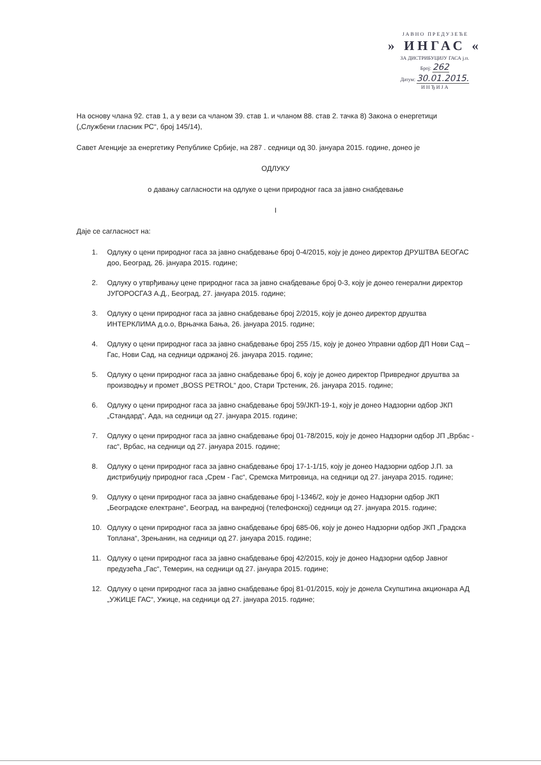Ј А В Н О П Р Е Д У З Е Ћ Е
» ИНГАС «
ЗА ДИСТРИБУЦИЈУ ГАСА j.п.
Број: 262
Датум: 30.01.2015.
И Н Ђ И Ј А
На основу члана 92. став 1, а у вези са чланом 39. став 1. и чланом 88. став 2. тачка 8) Закона о енергетици („Службени гласник РС“, број 145/14),
Савет Агенције за енергетику Републике Србије, на 287 . седници од 30. јануара 2015. године, донео је
ОДЛУКУ
о давању сагласности на одлуке о цени природног гаса за јавно снабдевање
I
Даје се сагласност на:
1. Одлуку о цени природног гаса за јавно снабдевање број 0-4/2015, коју је донео директор ДРУШТВА БЕОГАС доо, Београд, 26. јануара 2015. године;
2. Одлуку о утврђивању цене природног гаса за јавно снабдевање број 0-3, коју је донео генерални директор ЈУГОРОСГАЗ А.Д., Београд, 27. јануара 2015. године;
3. Одлуку о цени природног гаса за јавно снабдевање број 2/2015, коју је донео директор друштва ИНТЕРКЛИМА д.о.о, Врњачка Бања, 26. јануара 2015. године;
4. Одлуку о цени природног гаса за јавно снабдевање број 255 /15, коју је донео Управни одбор ДП Нови Сад – Гас, Нови Сад, на седници одржаној 26. јануара 2015. године;
5. Одлуку о цени природног гаса за јавно снабдевање број 6, коју је донео директор Привредног друштва за производњу и промет „BOSS PETROL“ доо, Стари Трстеник, 26. јануара 2015. године;
6. Одлуку о цени природног гаса за јавно снабдевање број 59/ЈКП-19-1, коју је донео Надзорни одбор ЈКП „Стандард“, Ада, на седници од 27. јануара 2015. године;
7. Одлуку о цени природног гаса за јавно снабдевање број 01-78/2015, коју је донео Надзорни одбор ЈП „Врбас - гас“, Врбас, на седници од 27. јануара 2015. године;
8. Одлуку о цени природног гаса за јавно снабдевање број 17-1-1/15, коју је донео Надзорни одбор Ј.П. за дистрибуцију природног гаса „Срем - Гас“, Сремска Митровица, на седници од 27. јануара 2015. године;
9. Одлуку о цени природног гаса за јавно снабдевање број I-1346/2, коју је донео Надзорни одбор ЈКП „Београдске електране“, Београд, на ванредној (телефонској) седници од 27. јануара 2015. године;
10. Одлуку о цени природног гаса за јавно снабдевање број 685-06, коју је донео Надзорни одбор ЈКП „Градска Топлана“, Зрењанин, на седници од 27. јануара 2015. године;
11. Одлуку о цени природног гаса за јавно снабдевање број 42/2015, коју је донео Надзорни одбор Јавног предузећа „Гас“, Темерин, на седници од 27. јануара 2015. године;
12. Одлуку о цени природног гаса за јавно снабдевање број 81-01/2015, коју је донела Скупштина акционара АД „УЖИЦЕ ГАС“, Ужице, на седници од 27. јануара 2015. године;